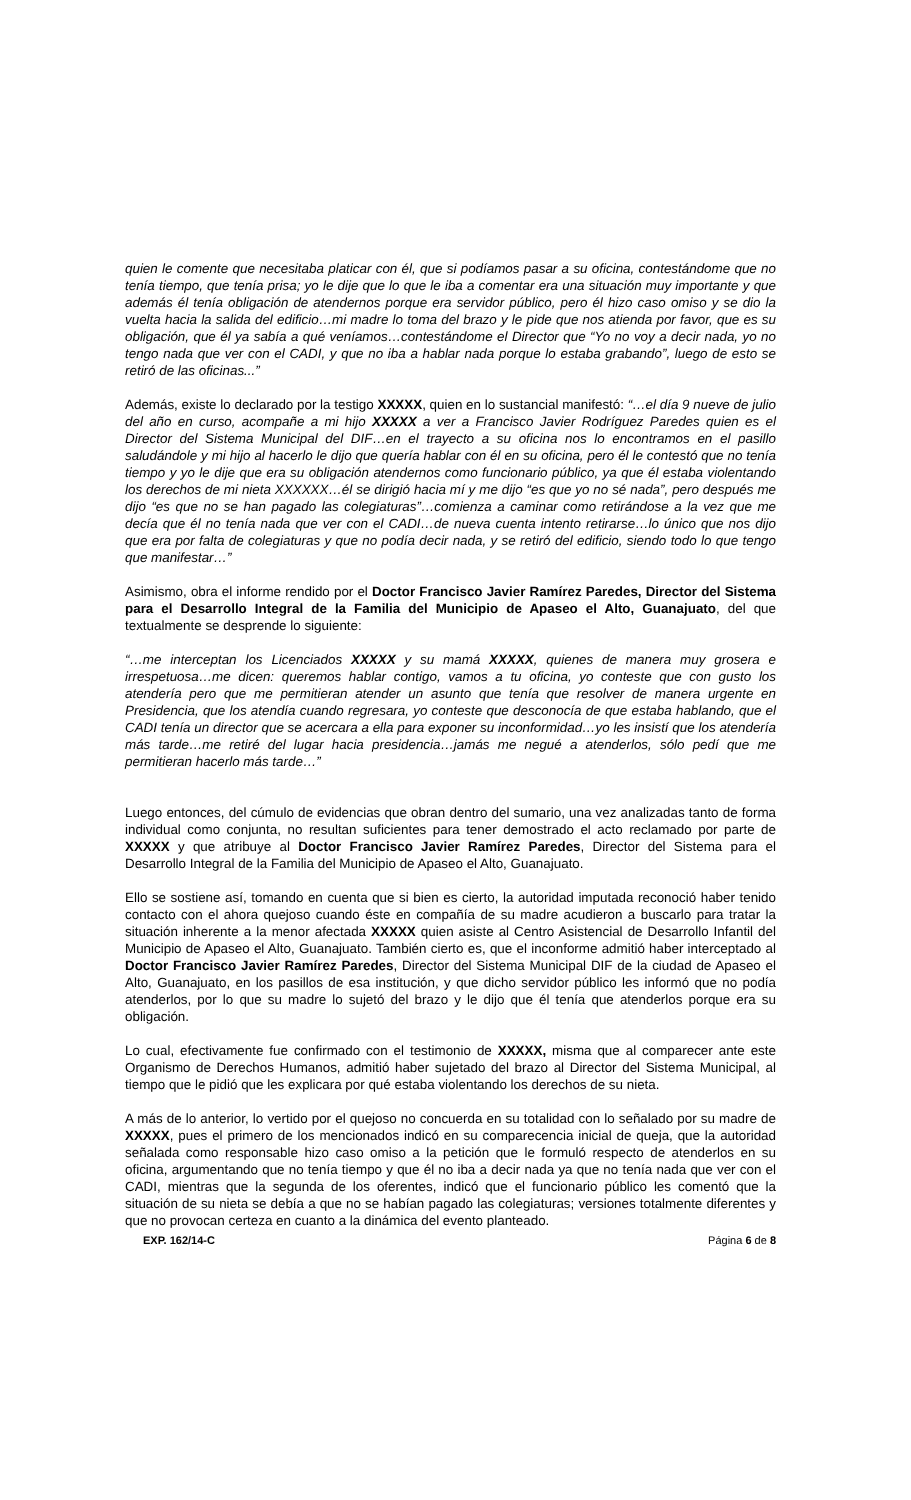quien le comente que necesitaba platicar con él, que si podíamos pasar a su oficina, contestándome que no tenía tiempo, que tenía prisa; yo le dije que lo que le iba a comentar era una situación muy importante y que además él tenía obligación de atendernos porque era servidor público, pero él hizo caso omiso y se dio la vuelta hacia la salida del edificio…mi madre lo toma del brazo y le pide que nos atienda por favor, que es su obligación, que él ya sabía a qué veníamos…contestándome el Director que “Yo no voy a decir nada, yo no tengo nada que ver con el CADI, y que no iba a hablar nada porque lo estaba grabando”, luego de esto se retiró de las oficinas...”
Además, existe lo declarado por la testigo XXXXX, quien en lo sustancial manifestó: “…el día 9 nueve de julio del año en curso, acompañe a mi hijo XXXXX a ver a Francisco Javier Rodríguez Paredes quien es el Director del Sistema Municipal del DIF…en el trayecto a su oficina nos lo encontramos en el pasillo saludándole y mi hijo al hacerlo le dijo que quería hablar con él en su oficina, pero él le contestó que no tenía tiempo y yo le dije que era su obligación atendernos como funcionario público, ya que él estaba violentando los derechos de mi nieta XXXXXX…él se dirigió hacia mí y me dijo “es que yo no sé nada”, pero después me dijo “es que no se han pagado las colegiaturas”…comienza a caminar como retirándose a la vez que me decía que él no tenía nada que ver con el CADI…de nueva cuenta intento retirarse…lo único que nos dijo que era por falta de colegiaturas y que no podía decir nada, y se retiró del edificio, siendo todo lo que tengo que manifestar…”
Asimismo, obra el informe rendido por el Doctor Francisco Javier Ramírez Paredes, Director del Sistema para el Desarrollo Integral de la Familia del Municipio de Apaseo el Alto, Guanajuato, del que textualmente se desprende lo siguiente:
“…me interceptan los Licenciados XXXXX y su mamá XXXXX, quienes de manera muy grosera e irrespetuosa…me dicen: queremos hablar contigo, vamos a tu oficina, yo conteste que con gusto los atendería pero que me permitieran atender un asunto que tenía que resolver de manera urgente en Presidencia, que los atendía cuando regresara, yo conteste que desconocía de que estaba hablando, que el CADI tenía un director que se acercara a ella para exponer su inconformidad…yo les insistí que los atendería más tarde…me retiré del lugar hacia presidencia…jamás me negué a atenderlos, sólo pedí que me permitieran hacerlo más tarde…”
Luego entonces, del cúmulo de evidencias que obran dentro del sumario, una vez analizadas tanto de forma individual como conjunta, no resultan suficientes para tener demostrado el acto reclamado por parte de XXXXX y que atribuye al Doctor Francisco Javier Ramírez Paredes, Director del Sistema para el Desarrollo Integral de la Familia del Municipio de Apaseo el Alto, Guanajuato.
Ello se sostiene así, tomando en cuenta que si bien es cierto, la autoridad imputada reconoció haber tenido contacto con el ahora quejoso cuando éste en compañía de su madre acudieron a buscarlo para tratar la situación inherente a la menor afectada XXXXX quien asiste al Centro Asistencial de Desarrollo Infantil del Municipio de Apaseo el Alto, Guanajuato. También cierto es, que el inconforme admitió haber interceptado al Doctor Francisco Javier Ramírez Paredes, Director del Sistema Municipal DIF de la ciudad de Apaseo el Alto, Guanajuato, en los pasillos de esa institución, y que dicho servidor público les informó que no podía atenderlos, por lo que su madre lo sujetó del brazo y le dijo que él tenía que atenderlos porque era su obligación.
Lo cual, efectivamente fue confirmado con el testimonio de XXXXX, misma que al comparecer ante este Organismo de Derechos Humanos, admitió haber sujetado del brazo al Director del Sistema Municipal, al tiempo que le pidió que les explicara por qué estaba violentando los derechos de su nieta.
A más de lo anterior, lo vertido por el quejoso no concuerda en su totalidad con lo señalado por su madre de XXXXX, pues el primero de los mencionados indicó en su comparecencia inicial de queja, que la autoridad señalada como responsable hizo caso omiso a la petición que le formuló respecto de atenderlos en su oficina, argumentando que no tenía tiempo y que él no iba a decir nada ya que no tenía nada que ver con el CADI, mientras que la segunda de los oferentes, indicó que el funcionario público les comentó que la situación de su nieta se debía a que no se habían pagado las colegiaturas; versiones totalmente diferentes y que no provocan certeza en cuanto a la dinámica del evento planteado.
EXP. 162/14-C Página 6 de 8